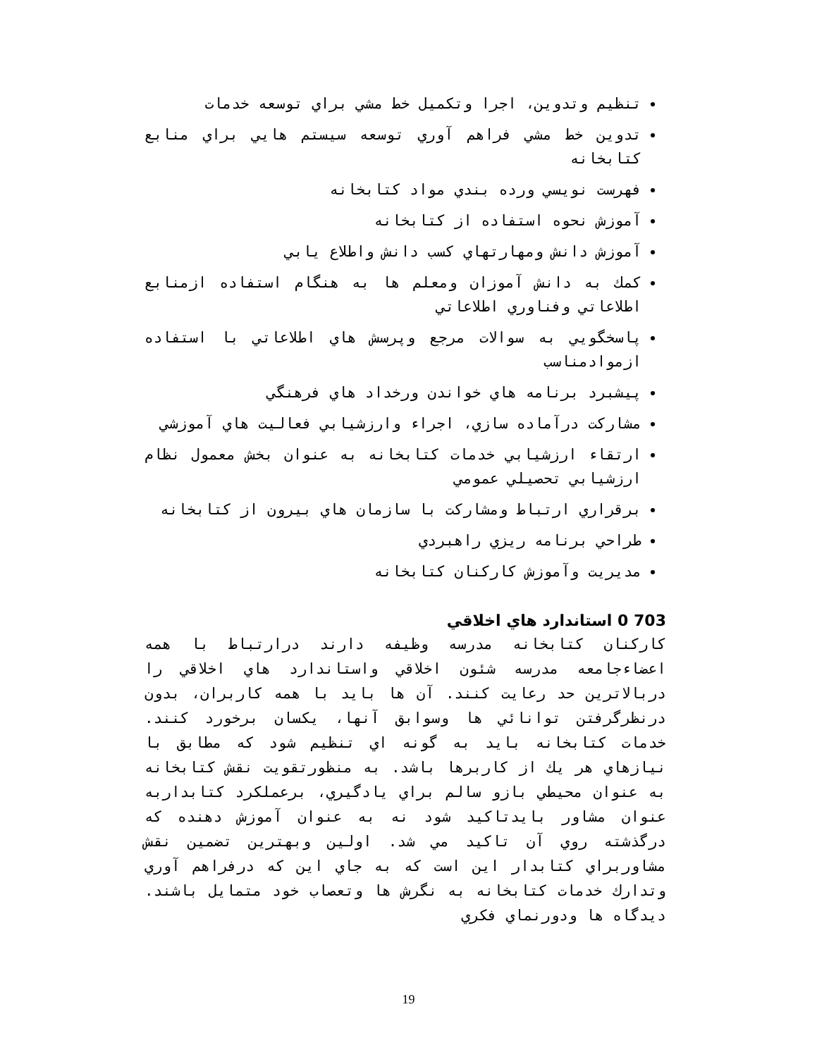تنظيم وتدوين، اجرا وتكميل خط مشي براي توسعه خدمات
تدوين خط مشي فراهم آوري توسعه سيستم هايي براي منابع كتابخانه
فهرست نويسي ورده بندي مواد كتابخانه
آموزش نحوه استفاده از كتابخانه
آموزش دانش ومهارتهاي كسب دانش واطلاع يابي
كمك به دانش آموزان ومعلم ها به هنگام استفاده ازمنابع اطلاعاتي وفناوري اطلاعاتي
پاسخگويي به سوالات مرجع وپرسش هاي اطلاعاتي با استفاده ازموادمناسب
پيشبرد برنامه هاي خواندن ورخداد هاي فرهنگي
مشاركت درآماده سازي، اجراء وارزشيابي فعاليت هاي آموزشي
ارتقاء ارزشيابي خدمات كتابخانه به عنوان بخش معمول نظام ارزشيابي تحصيلي عمومي
برقراري ارتباط ومشاركت با سازمان هاي بيرون از كتابخانه
طراحي برنامه ريزي راهبردي
مديريت وآموزش كاركنان كتابخانه
703 0 استاندارد هاي اخلاقي
كاركنان كتابخانه مدرسه وظيفه دارند درارتباط با همه اعضاءجامعه مدرسه شئون اخلاقي واستاندارد هاي اخلاقي را دربالاترين حد رعايت كنند. آن ها بايد با همه كاربران، بدون درنظرگرفتن توانائي ها وسوابق آنها، يكسان برخورد كنند. خدمات كتابخانه بايد به گونه اي تنظيم شود كه مطابق با نيازهاي هر يك از كاربرها باشد. به منظورتقويت نقش كتابخانه به عنوان محيطي بازو سالم براي يادگيري، برعملكرد كتابداربه عنوان مشاور بايدتاكيد شود نه به عنوان آموزش دهنده كه درگذشته روي آن تاكيد مي شد. اولين وبهترين تضمين نقش مشاوربراي كتابدار اين است كه به جاي اين كه درفراهم آوري وتدارك خدمات كتابخانه به نگرش ها وتعصاب خود متمايل باشند. ديدگاه ها ودورنماي فكري
19